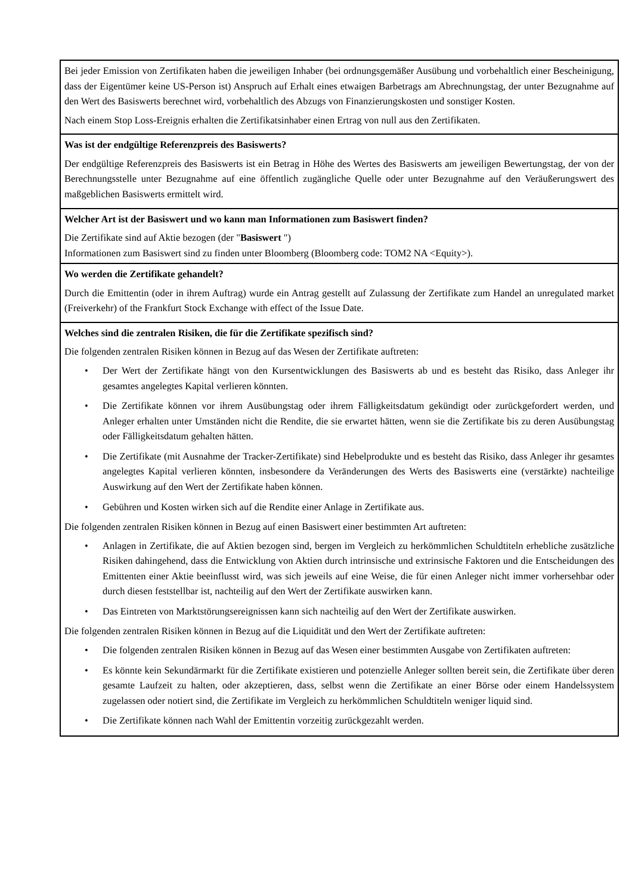| Bei jeder Emission von Zertifikaten haben die jeweiligen Inhaber (bei ordnungsgemäßer Ausübung und vorbehaltlich einer Bescheinigung, dass der Eigentümer keine US-Person ist) Anspruch auf Erhalt eines etwaigen Barbetrags am Abrechnungstag, der unter Bezugnahme auf den Wert des Basiswerts berechnet wird, vorbehaltlich des Abzugs von Finanzierungskosten und sonstiger Kosten. Nach einem Stop Loss-Ereignis erhalten die Zertifikatsinhaber einen Ertrag von null aus den Zertifikaten. |
| Was ist der endgültige Referenzpreis des Basiswerts? Der endgültige Referenzpreis des Basiswerts ist ein Betrag in Höhe des Wertes des Basiswerts am jeweiligen Bewertungstag, der von der Berechnungsstelle unter Bezugnahme auf eine öffentlich zugängliche Quelle oder unter Bezugnahme auf den Veräußerungswert des maßgeblichen Basiswerts ermittelt wird. |
| Welcher Art ist der Basiswert und wo kann man Informationen zum Basiswert finden? Die Zertifikate sind auf Aktie bezogen (der " Basiswert ") Informationen zum Basiswert sind zu finden unter Bloomberg (Bloomberg code: TOM2 NA <Equity>). |
| Wo werden die Zertifikate gehandelt? Durch die Emittentin (oder in ihrem Auftrag) wurde ein Antrag gestellt auf Zulassung der Zertifikate zum Handel an unregulated market (Freiverkehr) of the Frankfurt Stock Exchange with effect of the Issue Date. |
| Welches sind die zentralen Risiken, die für die Zertifikate spezifisch sind? Die folgenden zentralen Risiken können in Bezug auf das Wesen der Zertifikate auftreten: • Der Wert der Zertifikate hängt von den Kursentwicklungen des Basiswerts ab und es besteht das Risiko, dass Anleger ihr gesamtes angelegtes Kapital verlieren könnten. • Die Zertifikate können vor ihrem Ausübungstag oder ihrem Fälligkeitsdatum gekündigt oder zurückgefordert werden, und Anleger erhalten unter Umständen nicht die Rendite, die sie erwartet hätten, wenn sie die Zertifikate bis zu deren Ausübungstag oder Fälligkeitsdatum gehalten hätten. • Die Zertifikate (mit Ausnahme der Tracker-Zertifikate) sind Hebelprodukte und es besteht das Risiko, dass Anleger ihr gesamtes angelegtes Kapital verlieren könnten, insbesondere da Veränderungen des Werts des Basiswerts eine (verstärkte) nachteilige Auswirkung auf den Wert der Zertifikate haben können. • Gebühren und Kosten wirken sich auf die Rendite einer Anlage in Zertifikate aus. Die folgenden zentralen Risiken können in Bezug auf einen Basiswert einer bestimmten Art auftreten: • Anlagen in Zertifikate, die auf Aktien bezogen sind, bergen im Vergleich zu herkömmlichen Schuldtiteln erhebliche zusätzliche Risiken dahingehend, dass die Entwicklung von Aktien durch intrinsische und extrinsische Faktoren und die Entscheidungen des Emittenten einer Aktie beeinflusst wird, was sich jeweils auf eine Weise, die für einen Anleger nicht immer vorhersehbar oder durch diesen feststellbar ist, nachteilig auf den Wert der Zertifikate auswirken kann. • Das Eintreten von Marktstörungsereignissen kann sich nachteilig auf den Wert der Zertifikate auswirken. Die folgenden zentralen Risiken können in Bezug auf die Liquidität und den Wert der Zertifikate auftreten: • Die folgenden zentralen Risiken können in Bezug auf das Wesen einer bestimmten Ausgabe von Zertifikaten auftreten: • Es könnte kein Sekundärmarkt für die Zertifikate existieren und potenzielle Anleger sollten bereit sein, die Zertifikate über deren gesamte Laufzeit zu halten, oder akzeptieren, dass, selbst wenn die Zertifikate an einer Börse oder einem Handelssystem zugelassen oder notiert sind, die Zertifikate im Vergleich zu herkömmlichen Schuldtiteln weniger liquid sind. • Die Zertifikate können nach Wahl der Emittentin vorzeitig zurückgezahlt werden. |